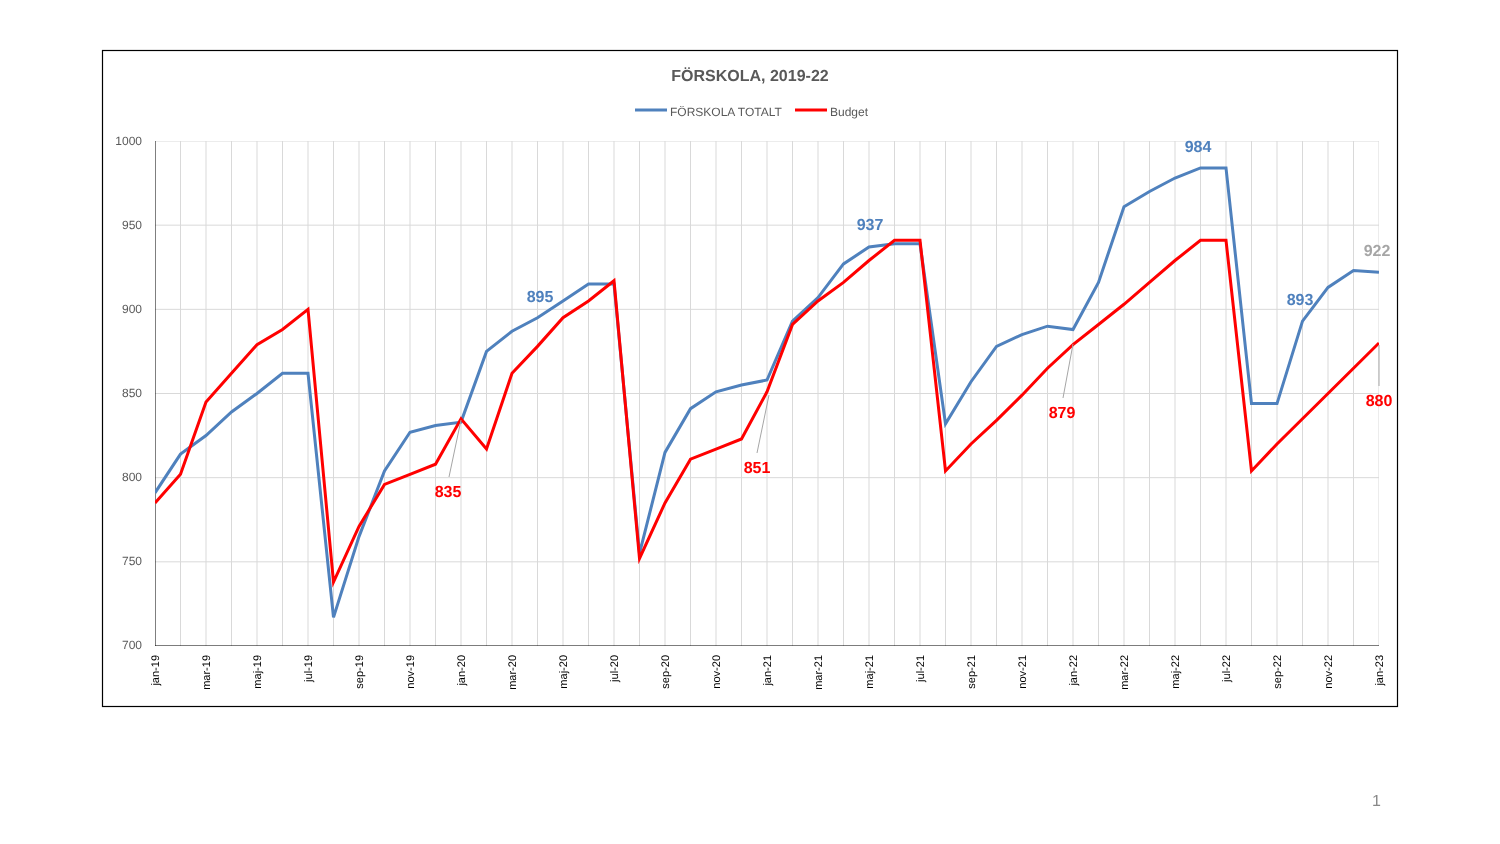FÖRSKOLA, 2019-22
FÖRSKOLA TOTALT
Budget
1000
950
900
850
800
750
700
895
937
984
893
922
835
851
879
880
jan-19
mar-19
maj-19
jul-19
sep-19
nov-19
jan-20
mar-20
maj-20
jul-20
sep-20
nov-20
jan-21
mar-21
maj-21
jul-21
sep-21
nov-21
jan-22
mar-22
maj-22
jul-22
sep-22
nov-22
jan-23
1